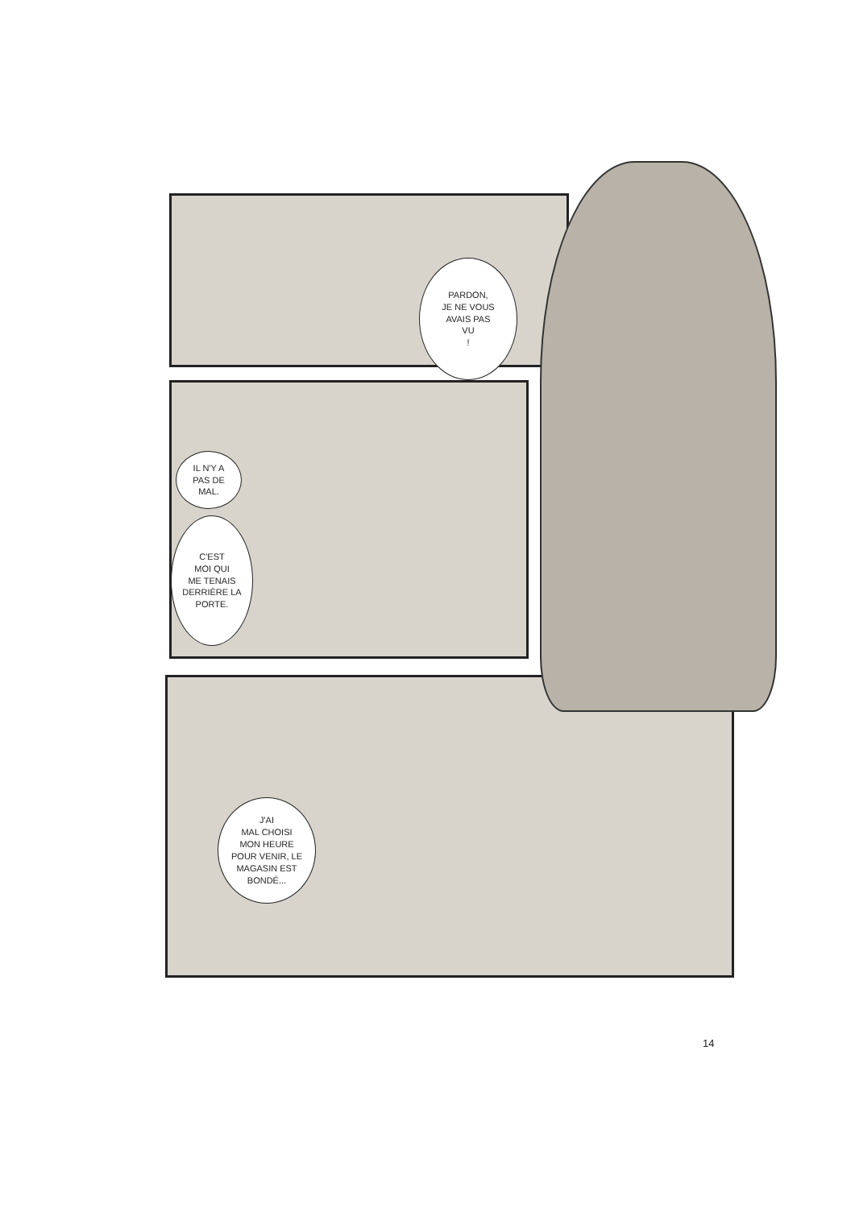PARDON,
JE NE VOUS
AVAIS PAS
VU
!
IL N'Y A
PAS DE
MAL.
C'EST
MOI QUI
ME TENAIS
DERRIÈRE LA
PORTE.
J'AI
MAL CHOISI
MON HEURE
POUR VENIR, LE
MAGASIN EST
BONDÉ...
14